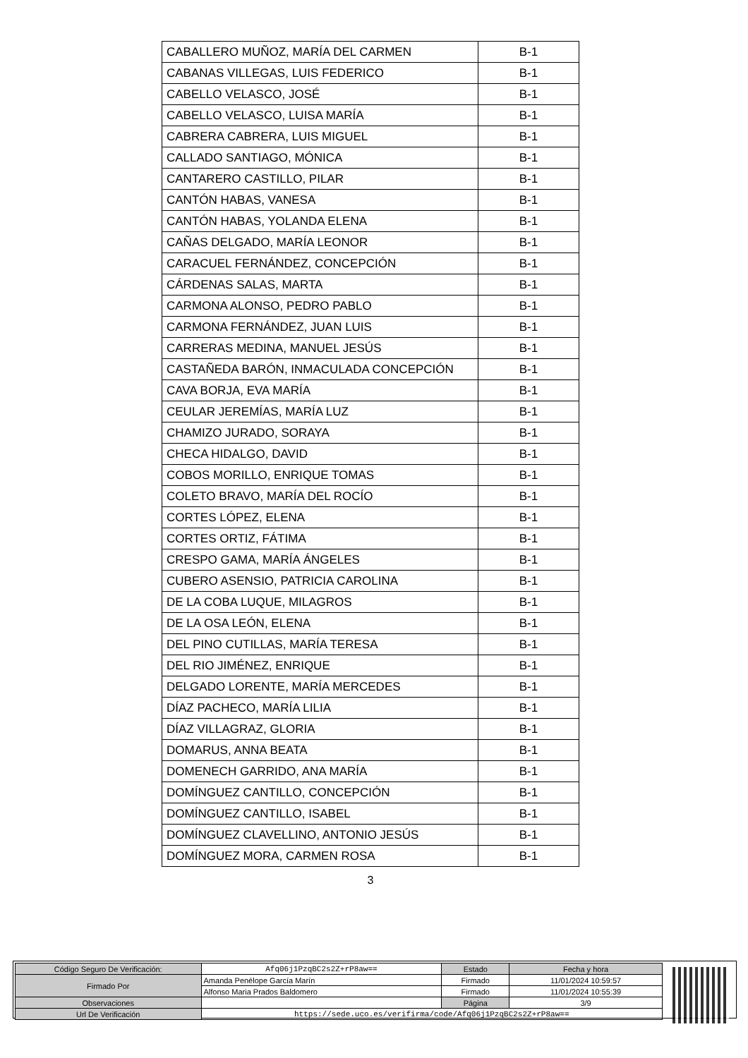| CABALLERO MUÑOZ, MARÍA DEL CARMEN | B-1 |
| CABANAS VILLEGAS, LUIS FEDERICO | B-1 |
| CABELLO VELASCO, JOSÉ | B-1 |
| CABELLO VELASCO, LUISA MARÍA | B-1 |
| CABRERA CABRERA, LUIS MIGUEL | B-1 |
| CALLADO SANTIAGO, MÓNICA | B-1 |
| CANTARERO CASTILLO, PILAR | B-1 |
| CANTÓN HABAS, VANESA | B-1 |
| CANTÓN HABAS, YOLANDA ELENA | B-1 |
| CAÑAS DELGADO, MARÍA LEONOR | B-1 |
| CARACUEL FERNÁNDEZ, CONCEPCIÓN | B-1 |
| CÁRDENAS SALAS, MARTA | B-1 |
| CARMONA ALONSO, PEDRO PABLO | B-1 |
| CARMONA FERNÁNDEZ, JUAN LUIS | B-1 |
| CARRERAS MEDINA, MANUEL JESÚS | B-1 |
| CASTAÑEDA BARÓN, INMACULADA CONCEPCIÓN | B-1 |
| CAVA BORJA, EVA MARÍA | B-1 |
| CEULAR JEREMÍAS, MARÍA LUZ | B-1 |
| CHAMIZO JURADO, SORAYA | B-1 |
| CHECA HIDALGO, DAVID | B-1 |
| COBOS MORILLO, ENRIQUE TOMAS | B-1 |
| COLETO BRAVO, MARÍA DEL ROCÍO | B-1 |
| CORTES LÓPEZ, ELENA | B-1 |
| CORTES ORTIZ, FÁTIMA | B-1 |
| CRESPO GAMA, MARÍA ÁNGELES | B-1 |
| CUBERO ASENSIO, PATRICIA CAROLINA | B-1 |
| DE LA COBA LUQUE, MILAGROS | B-1 |
| DE LA OSA LEÓN, ELENA | B-1 |
| DEL PINO CUTILLAS, MARÍA TERESA | B-1 |
| DEL RIO JIMÉNEZ, ENRIQUE | B-1 |
| DELGADO LORENTE, MARÍA MERCEDES | B-1 |
| DÍAZ PACHECO, MARÍA LILIA | B-1 |
| DÍAZ VILLAGRAZ, GLORIA | B-1 |
| DOMARUS, ANNA BEATA | B-1 |
| DOMENECH GARRIDO, ANA MARÍA | B-1 |
| DOMÍNGUEZ CANTILLO, CONCEPCIÓN | B-1 |
| DOMÍNGUEZ CANTILLO, ISABEL | B-1 |
| DOMÍNGUEZ CLAVELLINO, ANTONIO JESÚS | B-1 |
| DOMÍNGUEZ MORA, CARMEN ROSA | B-1 |
3
| Código Seguro De Verificación: | Afq06j1PzqBC2s2Z+rP8aw== | Estado | Fecha y hora |
| Firmado Por | Amanda Penélope García Marín | Firmado | 11/01/2024 10:59:57 |
| | Alfonso Maria Prados Baldomero | Firmado | 11/01/2024 10:55:39 |
| Observaciones | | Página | 3/9 |
| Url De Verificación | https://sede.uco.es/verifirma/code/Afq06j1PzqBC2s2Z+rP8aw== | | |